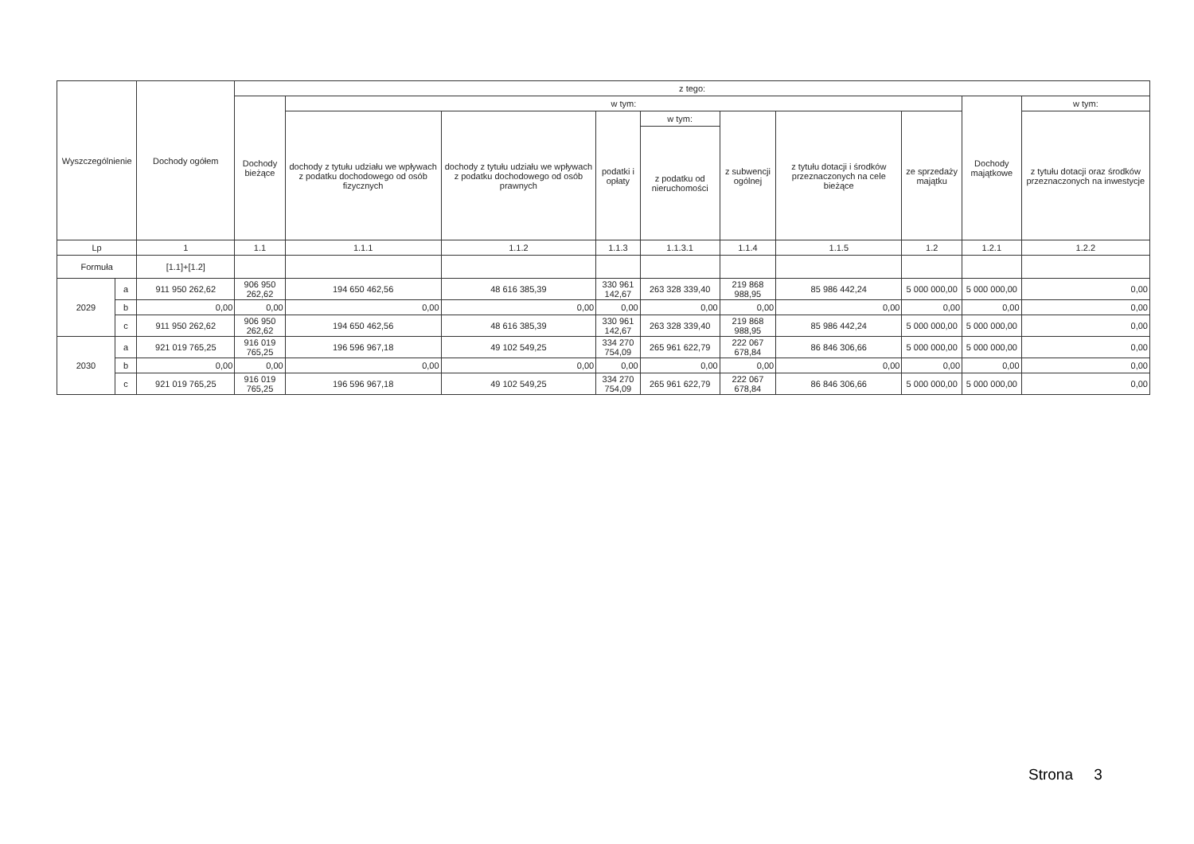| Wyszczególnienie | | Dochody ogółem | z tego: | | | | | | | | | |
| --- | --- | --- | --- | --- | --- | --- | --- | --- | --- | --- | --- | --- |
| | | | Dochody bieżące | w tym: | | | | | | | Dochody majątkowe | w tym: |
| | | | | dochody z tytułu udziału we wpływach z podatku dochodowego od osób fizycznych | dochody z tytułu udziału we wpływach z podatku dochodowego od osób prawnych | podatki i opłaty | w tym: | z subwencji ogólnej | z tytułu dotacji i środków przeznaczonych na cele bieżące | ze sprzedaży majątku | | z tytułu dotacji oraz środków przeznaczonych na inwestycje |
| | | | | | | | z podatku od nieruchomości | | | | | |
| Lp | | 1 | 1.1 | 1.1.1 | 1.1.2 | 1.1.3 | 1.1.3.1 | 1.1.4 | 1.1.5 | 1.2 | 1.2.1 | 1.2.2 |
| Formuła | | [1.1]+[1.2] | | | | | | | | | | |
| 2029 | a | 911 950 262,62 | 906 950 262,62 | 194 650 462,56 | 48 616 385,39 | 330 961 142,67 | 263 328 339,40 | 219 868 988,95 | 85 986 442,24 | 5 000 000,00 | 5 000 000,00 | 0,00 |
| | b | 0,00 | 0,00 | 0,00 | 0,00 | 0,00 | 0,00 | 0,00 | 0,00 | 0,00 | 0,00 | 0,00 |
| | c | 911 950 262,62 | 906 950 262,62 | 194 650 462,56 | 48 616 385,39 | 330 961 142,67 | 263 328 339,40 | 219 868 988,95 | 85 986 442,24 | 5 000 000,00 | 5 000 000,00 | 0,00 |
| 2030 | a | 921 019 765,25 | 916 019 765,25 | 196 596 967,18 | 49 102 549,25 | 334 270 754,09 | 265 961 622,79 | 222 067 678,84 | 86 846 306,66 | 5 000 000,00 | 5 000 000,00 | 0,00 |
| | b | 0,00 | 0,00 | 0,00 | 0,00 | 0,00 | 0,00 | 0,00 | 0,00 | 0,00 | 0,00 | 0,00 |
| | c | 921 019 765,25 | 916 019 765,25 | 196 596 967,18 | 49 102 549,25 | 334 270 754,09 | 265 961 622,79 | 222 067 678,84 | 86 846 306,66 | 5 000 000,00 | 5 000 000,00 | 0,00 |
Strona 3